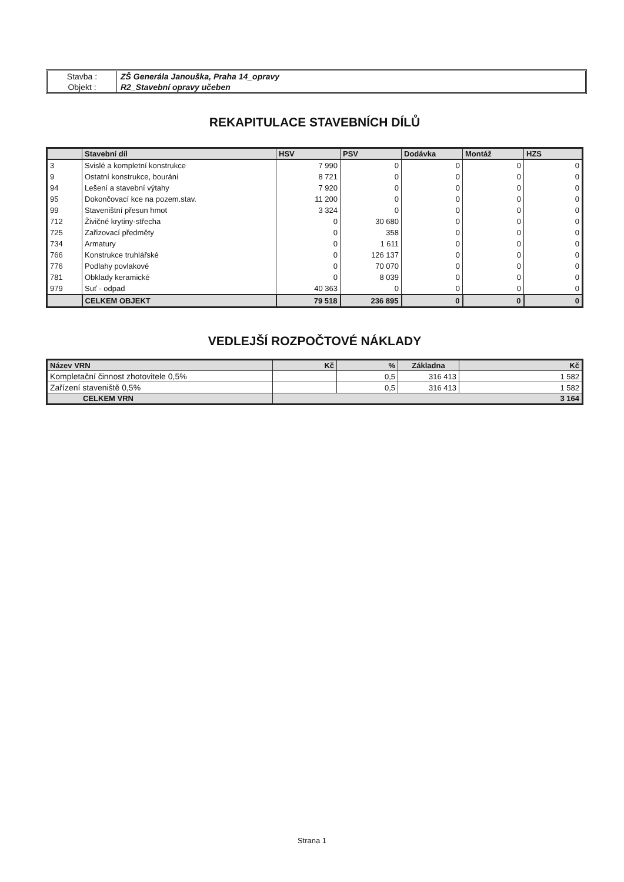| Stavba : | ZŠ Generála Janouška, Praha 14_opravy |
| Objekt : | R2_Stavební opravy učeben |
REKAPITULACE STAVEBNÍCH DÍLŮ
| | Stavební díl | HSV | PSV | Dodávka | Montáž | HZS |
| --- | --- | --- | --- | --- | --- | --- |
| 3 | Svislé a kompletní konstrukce | 7 990 | 0 | 0 | 0 | 0 |
| 9 | Ostatní konstrukce, bourání | 8 721 | 0 | 0 | 0 | 0 |
| 94 | Lešení a stavební výtahy | 7 920 | 0 | 0 | 0 | 0 |
| 95 | Dokončovací kce na pozem.stav. | 11 200 | 0 | 0 | 0 | 0 |
| 99 | Staveništní přesun hmot | 3 324 | 0 | 0 | 0 | 0 |
| 712 | Živičné krytiny-střecha | 0 | 30 680 | 0 | 0 | 0 |
| 725 | Zařizovací předměty | 0 | 358 | 0 | 0 | 0 |
| 734 | Armatury | 0 | 1 611 | 0 | 0 | 0 |
| 766 | Konstrukce truhlářské | 0 | 126 137 | 0 | 0 | 0 |
| 776 | Podlahy povlakové | 0 | 70 070 | 0 | 0 | 0 |
| 781 | Obklady keramické | 0 | 8 039 | 0 | 0 | 0 |
| 979 | Suť - odpad | 40 363 | 0 | 0 | 0 | 0 |
| | CELKEM OBJEKT | 79 518 | 236 895 | 0 | 0 | 0 |
VEDLEJŠÍ ROZPOČTOVÉ NÁKLADY
| Název VRN | Kč | % | Základna | Kč |
| --- | --- | --- | --- | --- |
| Kompletační činnost zhotovitele 0,5% | | 0,5 | 316 413 | 1 582 |
| Zařízení staveniště 0,5% | | 0,5 | 316 413 | 1 582 |
| CELKEM VRN | 3 164 | | | |
Strana 1